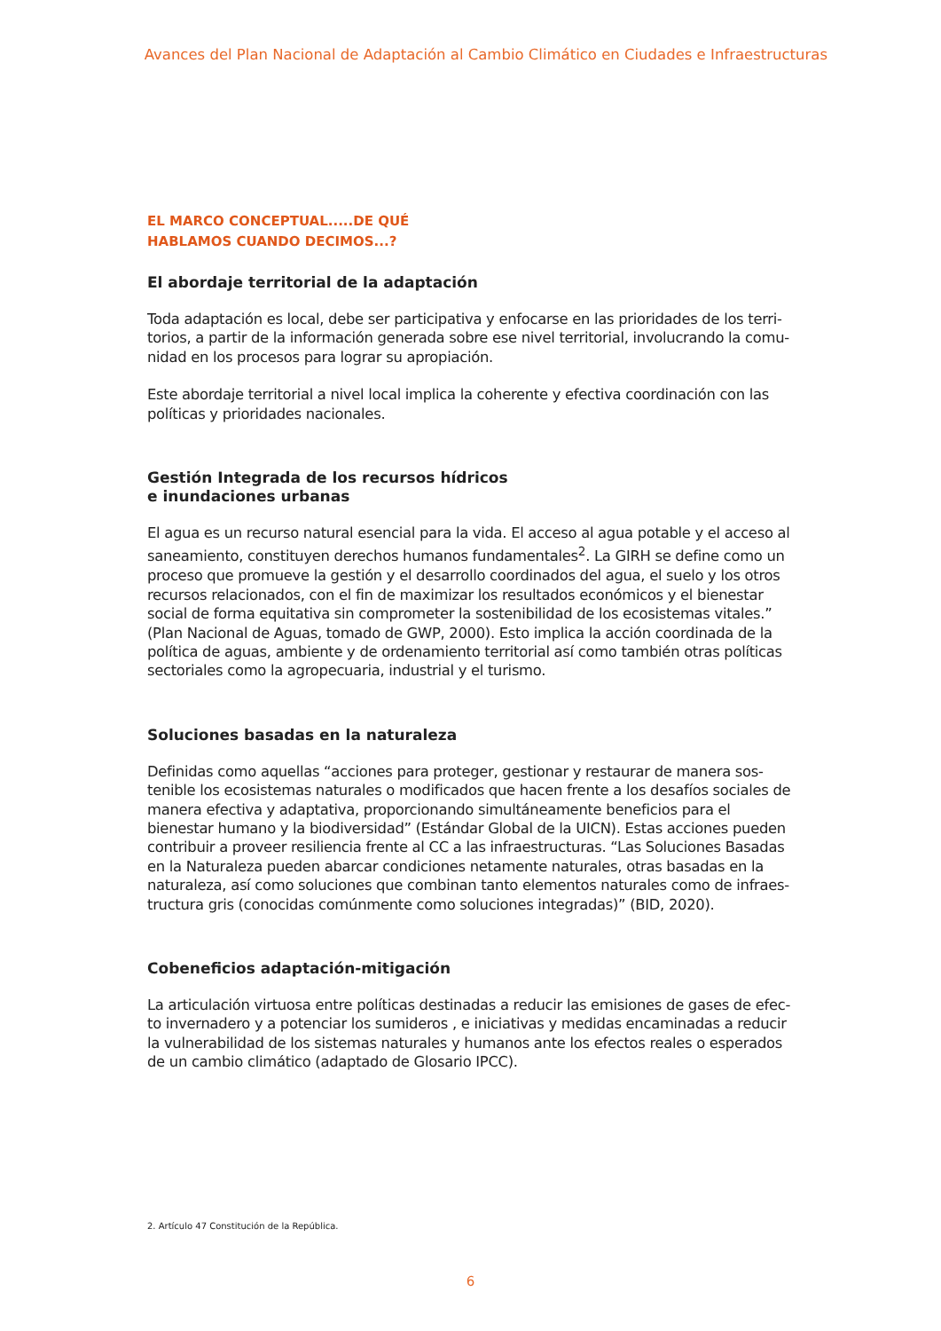Avances del Plan Nacional de Adaptación al Cambio Climático en Ciudades e Infraestructuras
EL MARCO CONCEPTUAL.....DE QUÉ
HABLAMOS CUANDO DECIMOS...?
El abordaje territorial de la adaptación
Toda adaptación es local, debe ser participativa y enfocarse en las prioridades de los terri-torios, a partir de la información generada sobre ese nivel territorial, involucrando la comu-nidad en los procesos para lograr su apropiación.
Este abordaje territorial a nivel local implica la coherente y efectiva coordinación con las políticas y prioridades nacionales.
Gestión Integrada de los recursos hídricos
e inundaciones urbanas
El agua es un recurso natural esencial para la vida. El acceso al agua potable y el acceso al saneamiento, constituyen derechos humanos fundamentales<sup>2</sup>. La GIRH se define como un proceso que promueve la gestión y el desarrollo coordinados del agua, el suelo y los otros recursos relacionados, con el fin de maximizar los resultados económicos y el bienestar social de forma equitativa sin comprometer la sostenibilidad de los ecosistemas vitales.” (Plan Nacional de Aguas, tomado de GWP, 2000). Esto implica la acción coordinada de la política de aguas, ambiente y de ordenamiento territorial así como también otras políticas sectoriales como la agropecuaria, industrial y el turismo.
Soluciones basadas en la naturaleza
Definidas como aquellas “acciones para proteger, gestionar y restaurar de manera sos-tenible los ecosistemas naturales o modificados que hacen frente a los desafíos sociales de manera efectiva y adaptativa, proporcionando simultáneamente beneficios para el bienestar humano y la biodiversidad” (Estándar Global de la UICN). Estas acciones pueden contribuir a proveer resiliencia frente al CC a las infraestructuras. “Las Soluciones Basadas en la Naturaleza pueden abarcar condiciones netamente naturales, otras basadas en la naturaleza, así como soluciones que combinan tanto elementos naturales como de infraes-tructura gris (conocidas comúnmente como soluciones integradas)” (BID, 2020).
Cobeneficios adaptación-mitigación
La articulación virtuosa entre políticas destinadas a reducir las emisiones de gases de efec-to invernadero y a potenciar los sumideros , e iniciativas y medidas encaminadas a reducir la vulnerabilidad de los sistemas naturales y humanos ante los efectos reales o esperados de un cambio climático (adaptado de Glosario IPCC).
2. Artículo 47 Constitución de la República.
6